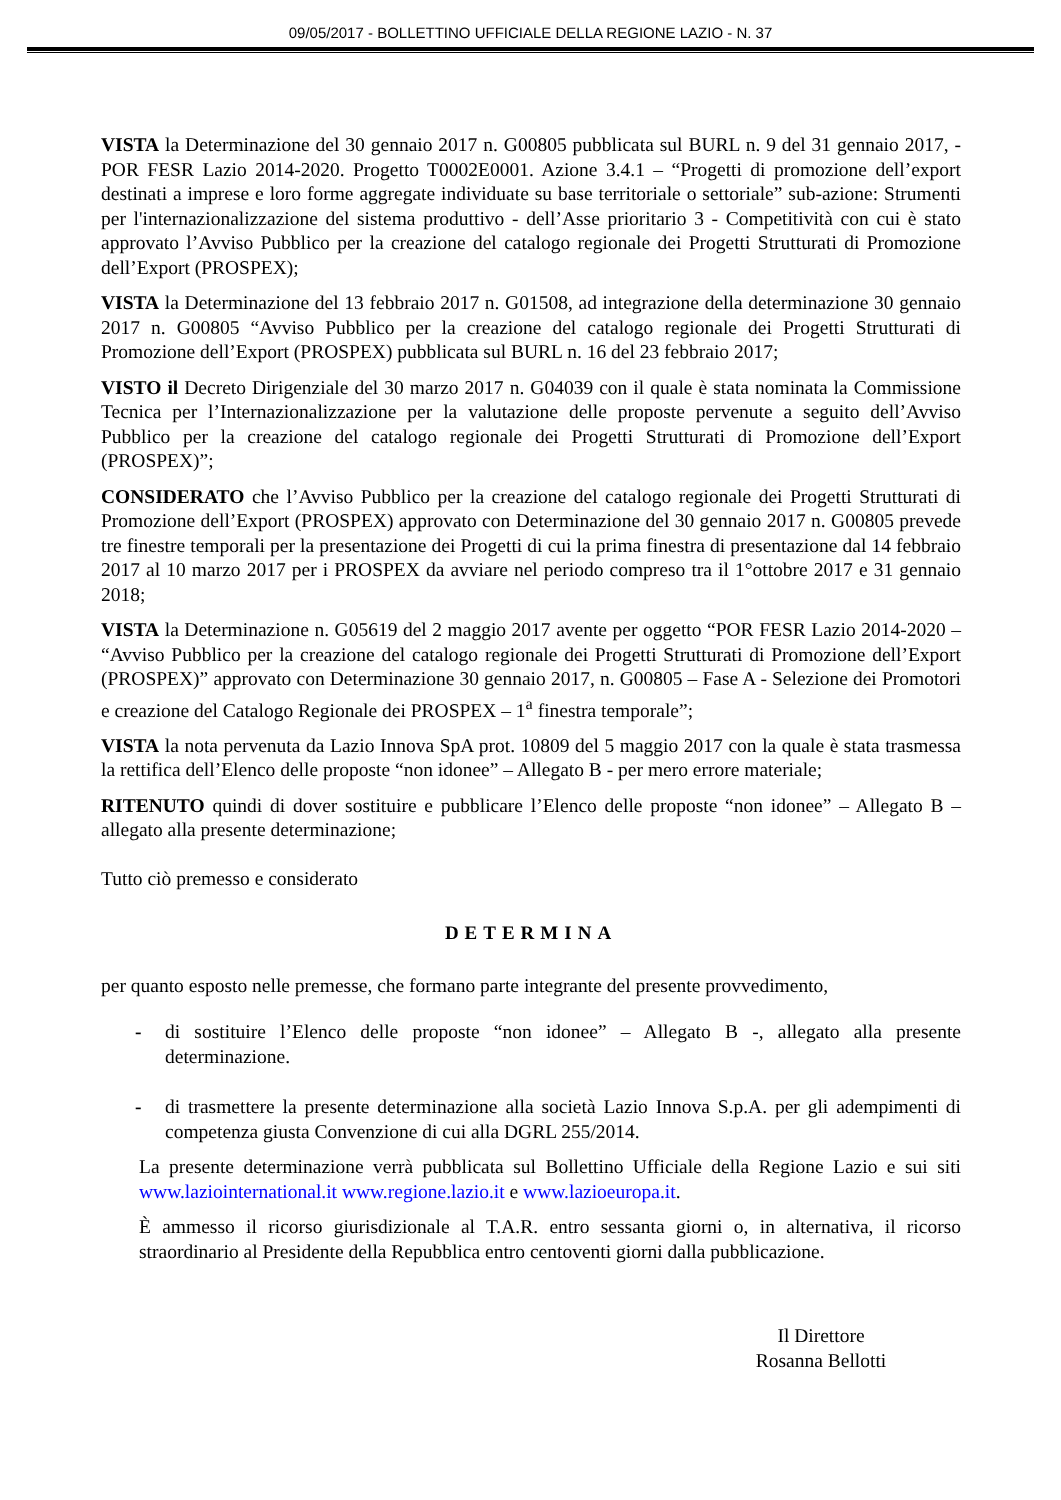09/05/2017 - BOLLETTINO UFFICIALE DELLA REGIONE LAZIO - N. 37
VISTA la Determinazione del 30 gennaio 2017 n. G00805 pubblicata sul BURL n. 9 del 31 gennaio 2017, - POR FESR Lazio 2014-2020. Progetto T0002E0001. Azione 3.4.1 – “Progetti di promozione dell’export destinati a imprese e loro forme aggregate individuate su base territoriale o settoriale” sub-azione: Strumenti per l'internazionalizzazione del sistema produttivo - dell’Asse prioritario 3 - Competitività con cui è stato approvato l’Avviso Pubblico per la creazione del catalogo regionale dei Progetti Strutturati di Promozione dell’Export (PROSPEX);
VISTA la Determinazione del 13 febbraio 2017 n. G01508, ad integrazione della determinazione 30 gennaio 2017 n. G00805 “Avviso Pubblico per la creazione del catalogo regionale dei Progetti Strutturati di Promozione dell’Export (PROSPEX) pubblicata sul BURL n. 16 del 23 febbraio 2017;
VISTO il Decreto Dirigenziale del 30 marzo 2017 n. G04039 con il quale è stata nominata la Commissione Tecnica per l’Internazionalizzazione per la valutazione delle proposte pervenute a seguito dell’Avviso Pubblico per la creazione del catalogo regionale dei Progetti Strutturati di Promozione dell’Export (PROSPEX)”;
CONSIDERATO che l’Avviso Pubblico per la creazione del catalogo regionale dei Progetti Strutturati di Promozione dell’Export (PROSPEX) approvato con Determinazione del 30 gennaio 2017 n. G00805 prevede tre finestre temporali per la presentazione dei Progetti di cui la prima finestra di presentazione dal 14 febbraio 2017 al 10 marzo 2017 per i PROSPEX da avviare nel periodo compreso tra il 1°ottobre 2017 e 31 gennaio 2018;
VISTA la Determinazione n. G05619 del 2 maggio 2017 avente per oggetto “POR FESR Lazio 2014-2020 – “Avviso Pubblico per la creazione del catalogo regionale dei Progetti Strutturati di Promozione dell’Export (PROSPEX)” approvato con Determinazione 30 gennaio 2017, n. G00805 – Fase A - Selezione dei Promotori e creazione del Catalogo Regionale dei PROSPEX – 1<sup>a</sup> finestra temporale”;
VISTA la nota pervenuta da Lazio Innova SpA prot. 10809 del 5 maggio 2017 con la quale è stata trasmessa la rettifica dell’Elenco delle proposte “non idonee” – Allegato B - per mero errore materiale;
RITENUTO quindi di dover sostituire e pubblicare l’Elenco delle proposte “non idonee” – Allegato B – allegato alla presente determinazione;
Tutto ciò premesso e considerato
DETERMINA
per quanto esposto nelle premesse, che formano parte integrante del presente provvedimento,
- di sostituire l’Elenco delle proposte “non idonee” – Allegato B -, allegato alla presente determinazione.
- di trasmettere la presente determinazione alla società Lazio Innova S.p.A. per gli adempimenti di competenza giusta Convenzione di cui alla DGRL 255/2014.
La presente determinazione verrà pubblicata sul Bollettino Ufficiale della Regione Lazio e sui siti www.laziointernational.it www.regione.lazio.it e www.lazioeuropa.it.
È ammesso il ricorso giurisdizionale al T.A.R. entro sessanta giorni o, in alternativa, il ricorso straordinario al Presidente della Repubblica entro centoventi giorni dalla pubblicazione.
Il Direttore
Rosanna Bellotti